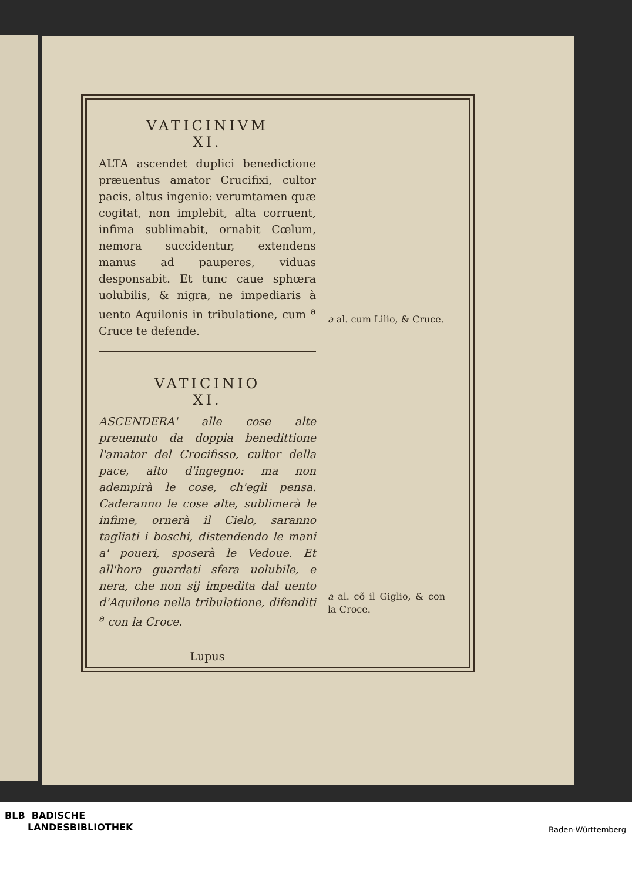VATICINIVM
XI.
ALTA ascendet duplici benedictione præuentus amator Crucifixi, cultor pacis, altus ingenio: verumtamen quæ cogitat, non implebit, alta corruent, infima sublimabit, ornabit Cœlum, nemora succidentur, extendens manus ad pauperes, viduas desponsabit. Et tunc caue sphœra uolubilis, & nigra, ne impediaris à uento Aquilonis in tribulatione, cum <sup>a</sup> Cruce te defende.
VATICINIO
XI.
ASCENDERA' alle cose alte preuenuto da doppia benedittione l'amator del Crocifisso, cultor della pace, alto d'ingegno: ma non adempirà le cose, ch'egli pensa. Caderanno le cose alte, sublimerà le infime, ornerà il Cielo, saranno tagliati i boschi, distendendo le mani a' poueri, sposerà le Vedoue. Et all'hora guardati sfera uolubile, e nera, che non sij impedita dal uento d'Aquilone nella tribulatione, difenditi <sup>a</sup> con la Croce.
Lupus
a al. cum Lilio, & Cruce.
a al. cõ il Giglio, & con la Croce.
BLB BADISCHE
LANDESBIBLIOTHEK
Baden-Württemberg